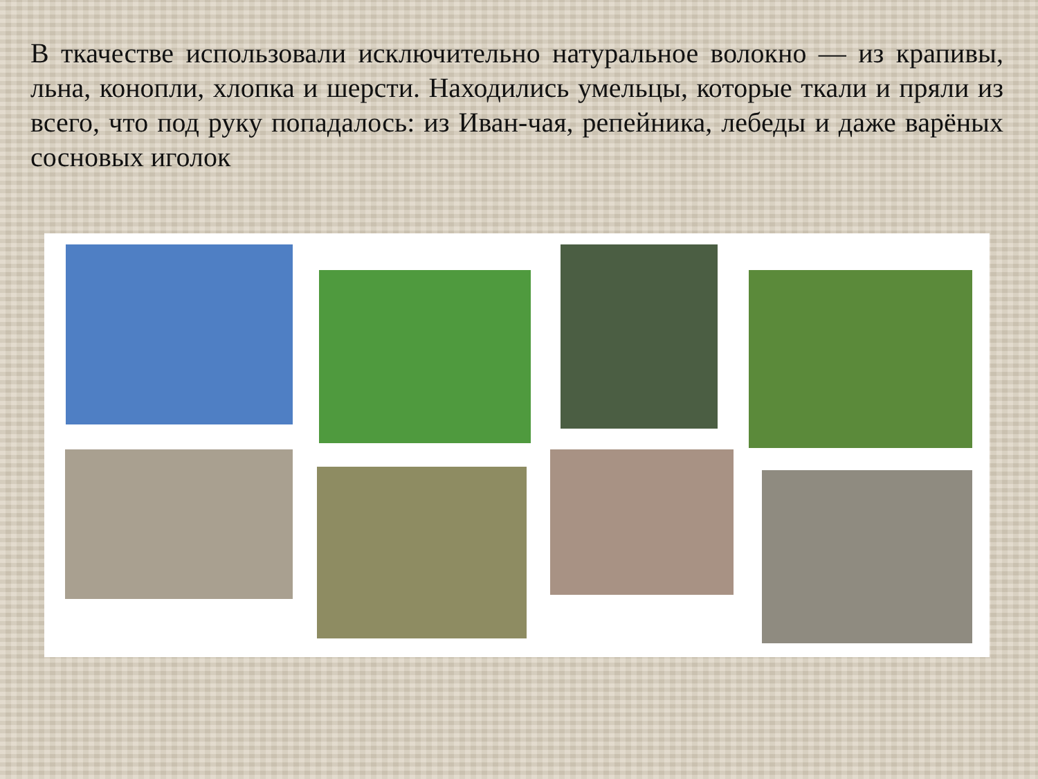В ткачестве использовали исключительно натуральное волокно — из крапивы, льна, конопли, хлопка и шерсти. Находились умельцы, которые ткали и пряли из всего, что под руку попадалось: из Иван-чая, репейника, лебеды и даже варёных сосновых иголок